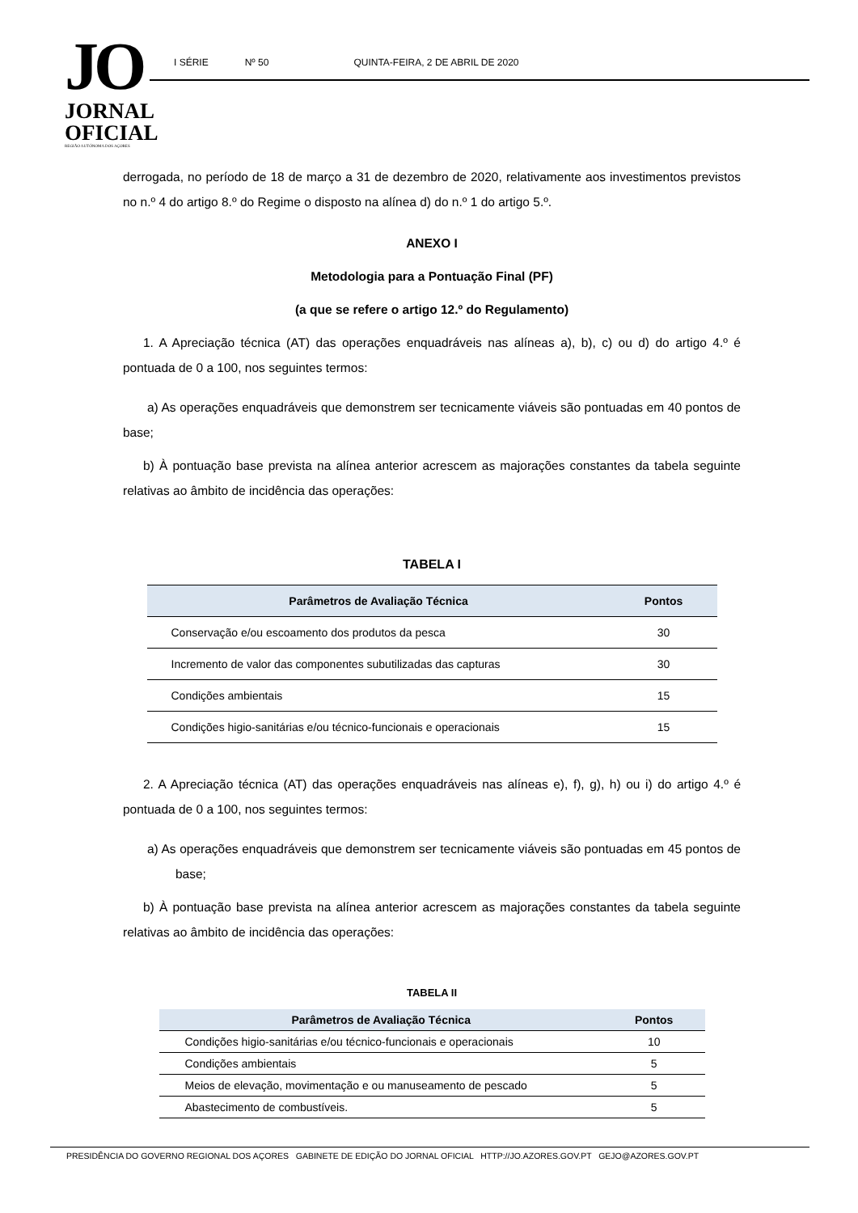JO
JORNAL
OFICIAL
REGIÃO AUTÓNOMA DOS AÇORES
I SÉRIE Nº 50 QUINTA-FEIRA, 2 DE ABRIL DE 2020
derrogada, no período de 18 de março a 31 de dezembro de 2020, relativamente aos investimentos previstos no n.º 4 do artigo 8.º do Regime o disposto na alínea d) do n.º 1 do artigo 5.º.
ANEXO I
Metodologia para a Pontuação Final (PF)
(a que se refere o artigo 12.º do Regulamento)
1. A Apreciação técnica (AT) das operações enquadráveis nas alíneas a), b), c) ou d) do artigo 4.º é pontuada de 0 a 100, nos seguintes termos:
a) As operações enquadráveis que demonstrem ser tecnicamente viáveis são pontuadas em 40 pontos de base;
b) À pontuação base prevista na alínea anterior acrescem as majorações constantes da tabela seguinte relativas ao âmbito de incidência das operações:
TABELA I
| Parâmetros de Avaliação Técnica | Pontos |
| --- | --- |
| Conservação e/ou escoamento dos produtos da pesca | 30 |
| Incremento de valor das componentes subutilizadas das capturas | 30 |
| Condições ambientais | 15 |
| Condições higio-sanitárias e/ou técnico-funcionais e operacionais | 15 |
2. A Apreciação técnica (AT) das operações enquadráveis nas alíneas e), f), g), h) ou i) do artigo 4.º é pontuada de 0 a 100, nos seguintes termos:
a) As operações enquadráveis que demonstrem ser tecnicamente viáveis são pontuadas em 45 pontos de base;
b) À pontuação base prevista na alínea anterior acrescem as majorações constantes da tabela seguinte relativas ao âmbito de incidência das operações:
TABELA II
| Parâmetros de Avaliação Técnica | Pontos |
| --- | --- |
| Condições higio-sanitárias e/ou técnico-funcionais e operacionais | 10 |
| Condições ambientais | 5 |
| Meios de elevação, movimentação e ou manuseamento de pescado | 5 |
| Abastecimento de combustíveis. | 5 |
PRESIDÊNCIA DO GOVERNO REGIONAL DOS AÇORES GABINETE DE EDIÇÃO DO JORNAL OFICIAL HTTP://JO.AZORES.GOV.PT GEJO@AZORES.GOV.PT